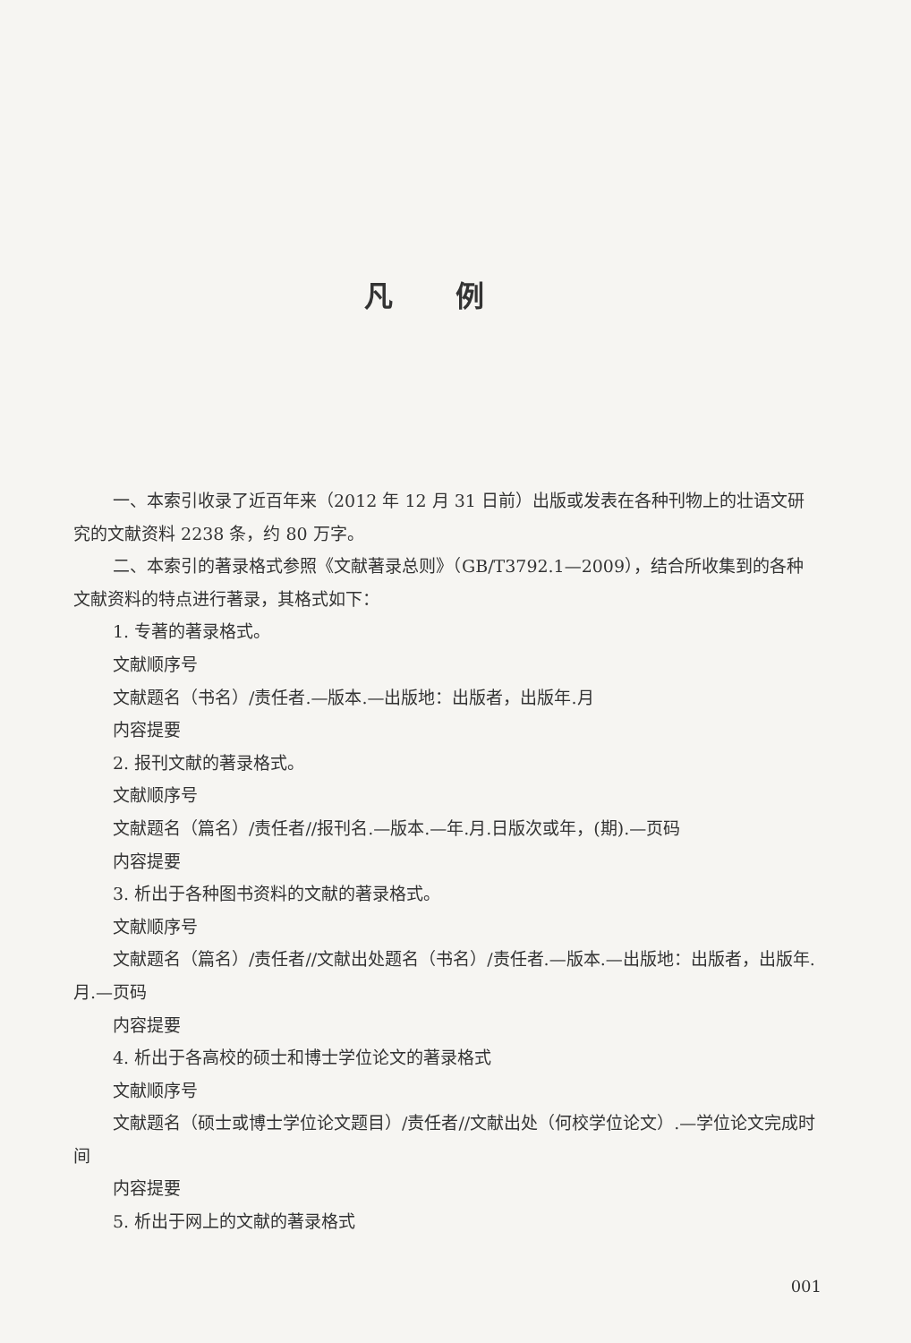凡例
一、本索引收录了近百年来（2012 年 12 月 31 日前）出版或发表在各种刊物上的壮语文研究的文献资料 2238 条，约 80 万字。
二、本索引的著录格式参照《文献著录总则》（GB/T3792.1—2009），结合所收集到的各种文献资料的特点进行著录，其格式如下：
1. 专著的著录格式。
文献顺序号
文献题名（书名）/责任者.—版本.—出版地：出版者，出版年.月
内容提要
2. 报刊文献的著录格式。
文献顺序号
文献题名（篇名）/责任者//报刊名.—版本.—年.月.日版次或年，(期).—页码
内容提要
3. 析出于各种图书资料的文献的著录格式。
文献顺序号
文献题名（篇名）/责任者//文献出处题名（书名）/责任者.—版本.—出版地：出版者，出版年.月.—页码
内容提要
4. 析出于各高校的硕士和博士学位论文的著录格式
文献顺序号
文献题名（硕士或博士学位论文题目）/责任者//文献出处（何校学位论文）.—学位论文完成时间
内容提要
5. 析出于网上的文献的著录格式
001